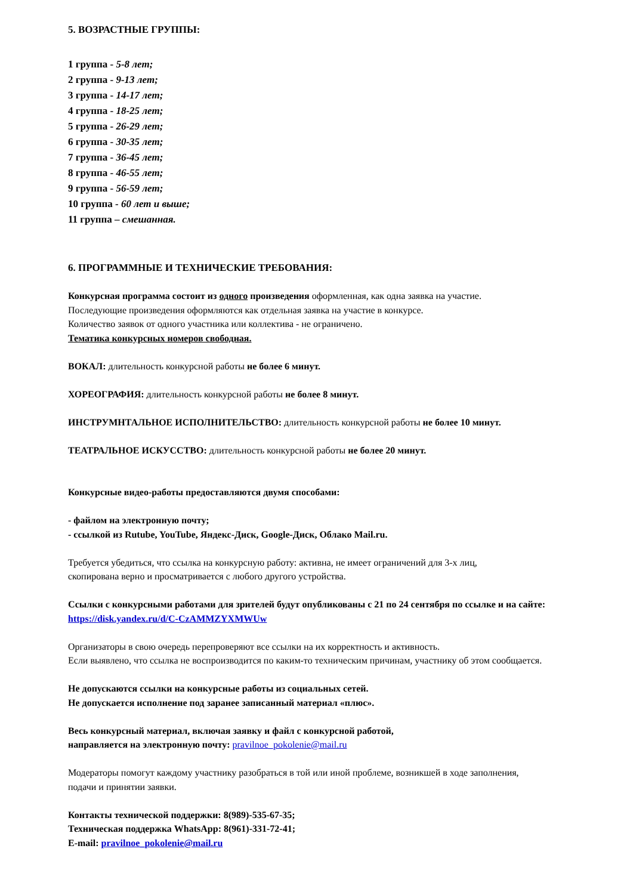5. ВОЗРАСТНЫЕ ГРУППЫ:
1 группа - 5-8 лет;
2 группа - 9-13 лет;
3 группа - 14-17 лет;
4 группа - 18-25 лет;
5 группа - 26-29 лет;
6 группа - 30-35 лет;
7 группа - 36-45 лет;
8 группа - 46-55 лет;
9 группа - 56-59 лет;
10 группа - 60 лет и выше;
11 группа – смешанная.
6. ПРОГРАММНЫЕ И ТЕХНИЧЕСКИЕ ТРЕБОВАНИЯ:
Конкурсная программа состоит из одного произведения оформленная, как одна заявка на участие.
Последующие произведения оформляются как отдельная заявка на участие в конкурсе.
Количество заявок от одного участника или коллектива - не ограничено.
Тематика конкурсных номеров свободная.
ВОКАЛ: длительность конкурсной работы не более 6 минут.
ХОРЕОГРАФИЯ: длительность конкурсной работы не более 8 минут.
ИНСТРУМНТАЛЬНОЕ ИСПОЛНИТЕЛЬСТВО: длительность конкурсной работы не более 10 минут.
ТЕАТРАЛЬНОЕ ИСКУССТВО: длительность конкурсной работы не более 20 минут.
Конкурсные видео-работы предоставляются двумя способами:
- файлом на электронную почту;
- ссылкой из Rutube, YouTube, Яндекс-Диск, Google-Диск, Облако Mail.ru.
Требуется убедиться, что ссылка на конкурсную работу: активна, не имеет ограничений для 3-х лиц,
скопирована верно и просматривается с любого другого устройства.
Ссылки с конкурсными работами для зрителей будут опубликованы с 21 по 24 сентября по ссылке и на сайте:
https://disk.yandex.ru/d/C-CzAMMZYXMWUw
Организаторы в свою очередь перепроверяют все ссылки на их корректность и активность.
Если выявлено, что ссылка не воспроизводится по каким-то техническим причинам, участнику об этом сообщается.
Не допускаются ссылки на конкурсные работы из социальных сетей.
Не допускается исполнение под заранее записанный материал «плюс».
Весь конкурсный материал, включая заявку и файл с конкурсной работой,
направляется на электронную почту: pravilnoe_pokolenie@mail.ru
Модераторы помогут каждому участнику разобраться в той или иной проблеме, возникшей в ходе заполнения,
подачи и принятии заявки.
Контакты технической поддержки: 8(989)-535-67-35;
Техническая поддержка WhatsApp: 8(961)-331-72-41;
E-mail: pravilnoe_pokolenie@mail.ru